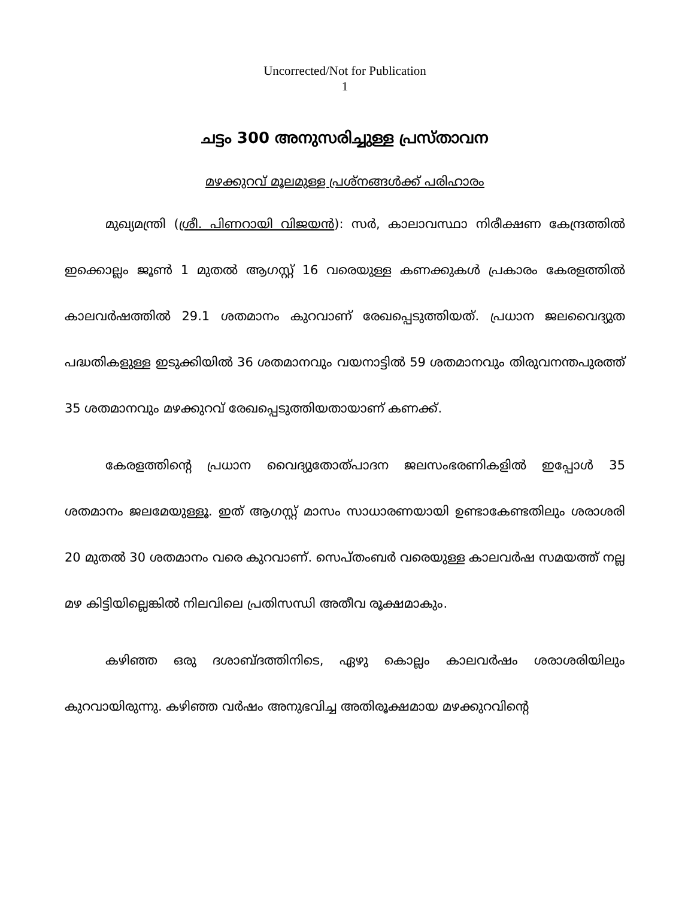Uncorrected/Not for Publication
1
ചട്ടം 300 അനുസരിച്ചുള്ള പ്രസ്താവന
മഴക്കുറവ് മൂലമുള്ള പ്രശ്നങ്ങൾക്ക് പരിഹാരം
മുഖ്യമന്ത്രി (ശ്രീ. പിണറായി വിജയൻ): സർ, കാലാവസ്ഥാ നിരീക്ഷണ കേന്ദ്രത്തിൽ ഇക്കൊല്ലം ജൂൺ 1 മുതൽ ആഗസ്റ്റ് 16 വരെയുള്ള കണക്കുകൾ പ്രകാരം കേരളത്തിൽ കാലവർഷത്തിൽ 29.1 ശതമാനം കുറവാണ് രേഖപ്പെടുത്തിയത്. പ്രധാന ജലവൈദ്യുത പദ്ധതികളുള്ള ഇടുക്കിയിൽ 36 ശതമാനവും വയനാട്ടിൽ 59 ശതമാനവും തിരുവനന്തപുരത്ത് 35 ശതമാനവും മഴക്കുറവ് രേഖപ്പെടുത്തിയതായാണ് കണക്ക്.
കേരളത്തിന്റെ പ്രധാന വൈദ്യുതോത്പാദന ജലസംഭരണികളിൽ ഇപ്പോൾ 35 ശതമാനം ജലമേയുള്ളൂ. ഇത് ആഗസ്റ്റ് മാസം സാധാരണയായി ഉണ്ടാകേണ്ടതിലും ശരാശരി 20 മുതൽ 30 ശതമാനം വരെ കുറവാണ്. സെപ്തംബർ വരെയുള്ള കാലവർഷ സമയത്ത് നല്ല മഴ കിട്ടിയില്ലെങ്കിൽ നിലവിലെ പ്രതിസന്ധി അതീവ രൂക്ഷമാകും.
കഴിഞ്ഞ ഒരു ദശാബ്ദത്തിനിടെ, ഏഴു കൊല്ലം കാലവർഷം ശരാശരിയിലും കുറവായിരുന്നു. കഴിഞ്ഞ വർഷം അനുഭവിച്ച അതിരൂക്ഷമായ മഴക്കുറവിന്റെ